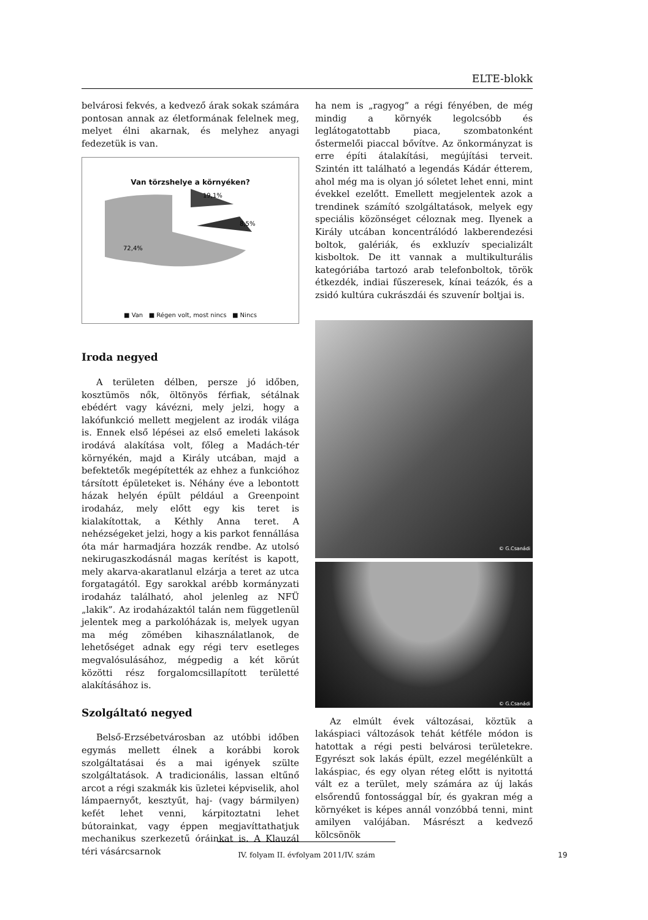ELTE-blokk
belvárosi fekvés, a kedvező árak sokak számára pontosan annak az életformának felelnek meg, melyet élni akarnak, és melyhez anyagi fedezetük is van.
Van törzshelye a környéken?
72,4%
19,1%
8,5%
■ Van ■ Régen volt, most nincs ■ Nincs
Iroda negyed
A területen délben, persze jó időben, kosztümös nők, öltönyös férfiak, sétálnak ebédért vagy kávézni, mely jelzi, hogy a lakófunkció mellett megjelent az irodák világa is. Ennek első lépései az első emeleti lakások irodává alakítása volt, főleg a Madách-tér környékén, majd a Király utcában, majd a befektetők megépítették az ehhez a funkcióhoz társított épületeket is. Néhány éve a lebontott házak helyén épült például a Greenpoint irodaház, mely előtt egy kis teret is kialakítottak, a Kéthly Anna teret. A nehézségeket jelzi, hogy a kis parkot fennállása óta már harmadjára hozzák rendbe. Az utolsó nekirugaszkodásnál magas kerítést is kapott, mely akarva-akaratlanul elzárja a teret az utca forgatagától. Egy sarokkal arébb kormányzati irodaház található, ahol jelenleg az NFÜ „lakik”. Az irodaházaktól talán nem függetlenül jelentek meg a parkolóházak is, melyek ugyan ma még zömében kihasználatlanok, de lehetőséget adnak egy régi terv esetleges megvalósulásához, mégpedig a két körút közötti rész forgalomcsillapított területté alakításához is.
Szolgáltató negyed
Belső-Erzsébetvárosban az utóbbi időben egymás mellett élnek a korábbi korok szolgáltatásai és a mai igények szülte szolgáltatások. A tradicionális, lassan eltűnő arcot a régi szakmák kis üzletei képviselik, ahol lámpaernyőt, kesztyűt, haj- (vagy bármilyen) kefét lehet venni, kárpitoztatni lehet bútorainkat, vagy éppen megjavíttathatjuk mechanikus szerkezetű óráinkat is. A Klauzál téri vásárcsarnok
ha nem is „ragyog” a régi fényében, de még mindig a környék legolcsóbb és leglátogatottabb piaca, szombatonként őstermelői piaccal bővítve. Az önkormányzat is erre építi átalakítási, megújítási terveit. Szintén itt található a legendás Kádár étterem, ahol még ma is olyan jó sóletet lehet enni, mint évekkel ezelőtt. Emellett megjelentek azok a trendinek számító szolgáltatások, melyek egy speciális közönséget céloznak meg. Ilyenek a Király utcában koncentrálódó lakberendezési boltok, galériák, és exkluzív specializált kisboltok. De itt vannak a multikulturális kategóriába tartozó arab telefonboltok, török étkezdék, indiai fűszeresek, kínai teázók, és a zsidó kultúra cukrászdái és szuvenír boltjai is.
© G.Csanádi
© G.Csanádi
Az elmúlt évek változásai, köztük a lakáspiaci változások tehát kétféle módon is hatottak a régi pesti belvárosi területekre. Egyrészt sok lakás épült, ezzel megélénkült a lakáspiac, és egy olyan réteg előtt is nyitottá vált ez a terület, mely számára az új lakás elsőrendű fontossággal bír, és gyakran még a környéket is képes annál vonzóbbá tenni, mint amilyen valójában. Másrészt a kedvező kölcsönök
IV. folyam II. évfolyam 2011/IV. szám
19